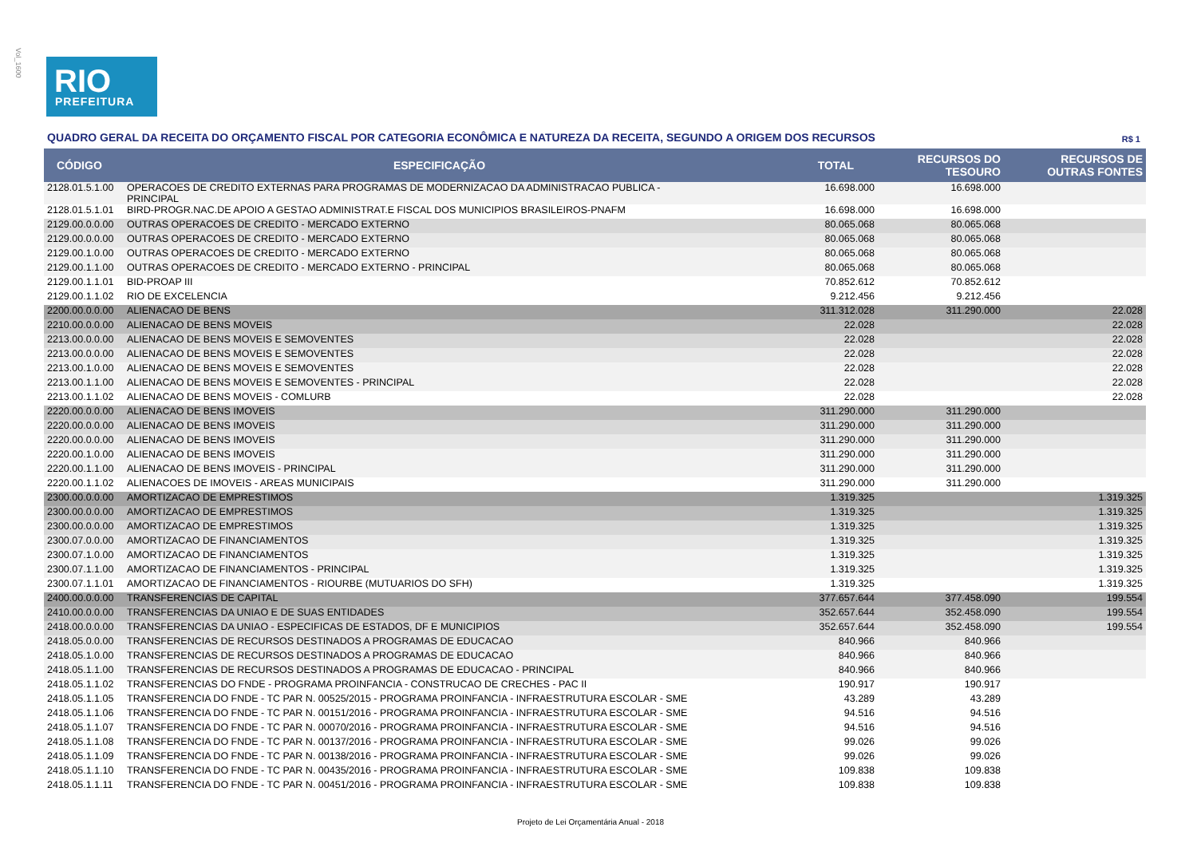Vol_1600
RIO
PREFEITURA
QUADRO GERAL DA RECEITA DO ORÇAMENTO FISCAL POR CATEGORIA ECONÔMICA E NATUREZA DA RECEITA, SEGUNDO A ORIGEM DOS RECURSOS R$ 1
| CÓDIGO | ESPECIFICAÇÃO | TOTAL | RECURSOS DO TESOURO | RECURSOS DE OUTRAS FONTES |
| --- | --- | --- | --- | --- |
| 2128.01.5.1.00 | OPERACOES DE CREDITO EXTERNAS PARA PROGRAMAS DE MODERNIZACAO DA ADMINISTRACAO PUBLICA - PRINCIPAL | 16.698.000 | 16.698.000 | |
| 2128.01.5.1.01 | BIRD-PROGR.NAC.DE APOIO A GESTAO ADMINISTRAT.E FISCAL DOS MUNICIPIOS BRASILEIROS-PNAFM | 16.698.000 | 16.698.000 | |
| 2129.00.0.0.00 | OUTRAS OPERACOES DE CREDITO - MERCADO EXTERNO | 80.065.068 | 80.065.068 | |
| 2129.00.0.0.00 | OUTRAS OPERACOES DE CREDITO - MERCADO EXTERNO | 80.065.068 | 80.065.068 | |
| 2129.00.1.0.00 | OUTRAS OPERACOES DE CREDITO - MERCADO EXTERNO | 80.065.068 | 80.065.068 | |
| 2129.00.1.1.00 | OUTRAS OPERACOES DE CREDITO - MERCADO EXTERNO - PRINCIPAL | 80.065.068 | 80.065.068 | |
| 2129.00.1.1.01 | BID-PROAP III | 70.852.612 | 70.852.612 | |
| 2129.00.1.1.02 | RIO DE EXCELENCIA | 9.212.456 | 9.212.456 | |
| 2200.00.0.0.00 | ALIENACAO DE BENS | 311.312.028 | 311.290.000 | 22.028 |
| 2210.00.0.0.00 | ALIENACAO DE BENS MOVEIS | 22.028 | | 22.028 |
| 2213.00.0.0.00 | ALIENACAO DE BENS MOVEIS E SEMOVENTES | 22.028 | | 22.028 |
| 2213.00.0.0.00 | ALIENACAO DE BENS MOVEIS E SEMOVENTES | 22.028 | | 22.028 |
| 2213.00.1.0.00 | ALIENACAO DE BENS MOVEIS E SEMOVENTES | 22.028 | | 22.028 |
| 2213.00.1.1.00 | ALIENACAO DE BENS MOVEIS E SEMOVENTES - PRINCIPAL | 22.028 | | 22.028 |
| 2213.00.1.1.02 | ALIENACAO DE BENS MOVEIS - COMLURB | 22.028 | | 22.028 |
| 2220.00.0.0.00 | ALIENACAO DE BENS IMOVEIS | 311.290.000 | 311.290.000 | |
| 2220.00.0.0.00 | ALIENACAO DE BENS IMOVEIS | 311.290.000 | 311.290.000 | |
| 2220.00.0.0.00 | ALIENACAO DE BENS IMOVEIS | 311.290.000 | 311.290.000 | |
| 2220.00.1.0.00 | ALIENACAO DE BENS IMOVEIS | 311.290.000 | 311.290.000 | |
| 2220.00.1.1.00 | ALIENACAO DE BENS IMOVEIS - PRINCIPAL | 311.290.000 | 311.290.000 | |
| 2220.00.1.1.02 | ALIENACOES DE IMOVEIS - AREAS MUNICIPAIS | 311.290.000 | 311.290.000 | |
| 2300.00.0.0.00 | AMORTIZACAO DE EMPRESTIMOS | 1.319.325 | | 1.319.325 |
| 2300.00.0.0.00 | AMORTIZACAO DE EMPRESTIMOS | 1.319.325 | | 1.319.325 |
| 2300.00.0.0.00 | AMORTIZACAO DE EMPRESTIMOS | 1.319.325 | | 1.319.325 |
| 2300.07.0.0.00 | AMORTIZACAO DE FINANCIAMENTOS | 1.319.325 | | 1.319.325 |
| 2300.07.1.0.00 | AMORTIZACAO DE FINANCIAMENTOS | 1.319.325 | | 1.319.325 |
| 2300.07.1.1.00 | AMORTIZACAO DE FINANCIAMENTOS - PRINCIPAL | 1.319.325 | | 1.319.325 |
| 2300.07.1.1.01 | AMORTIZACAO DE FINANCIAMENTOS - RIOURBE (MUTUARIOS DO SFH) | 1.319.325 | | 1.319.325 |
| 2400.00.0.0.00 | TRANSFERENCIAS DE CAPITAL | 377.657.644 | 377.458.090 | 199.554 |
| 2410.00.0.0.00 | TRANSFERENCIAS DA UNIAO E DE SUAS ENTIDADES | 352.657.644 | 352.458.090 | 199.554 |
| 2418.00.0.0.00 | TRANSFERENCIAS DA UNIAO - ESPECIFICAS DE ESTADOS, DF E MUNICIPIOS | 352.657.644 | 352.458.090 | 199.554 |
| 2418.05.0.0.00 | TRANSFERENCIAS DE RECURSOS DESTINADOS A PROGRAMAS DE EDUCACAO | 840.966 | 840.966 | |
| 2418.05.1.0.00 | TRANSFERENCIAS DE RECURSOS DESTINADOS A PROGRAMAS DE EDUCACAO | 840.966 | 840.966 | |
| 2418.05.1.1.00 | TRANSFERENCIAS DE RECURSOS DESTINADOS A PROGRAMAS DE EDUCACAO - PRINCIPAL | 840.966 | 840.966 | |
| 2418.05.1.1.02 | TRANSFERENCIAS DO FNDE - PROGRAMA PROINFANCIA - CONSTRUCAO DE CRECHES - PAC II | 190.917 | 190.917 | |
| 2418.05.1.1.05 | TRANSFERENCIA DO FNDE - TC PAR N. 00525/2015 - PROGRAMA PROINFANCIA - INFRAESTRUTURA ESCOLAR - SME | 43.289 | 43.289 | |
| 2418.05.1.1.06 | TRANSFERENCIA DO FNDE - TC PAR N. 00151/2016 - PROGRAMA PROINFANCIA - INFRAESTRUTURA ESCOLAR - SME | 94.516 | 94.516 | |
| 2418.05.1.1.07 | TRANSFERENCIA DO FNDE - TC PAR N. 00070/2016 - PROGRAMA PROINFANCIA - INFRAESTRUTURA ESCOLAR - SME | 94.516 | 94.516 | |
| 2418.05.1.1.08 | TRANSFERENCIA DO FNDE - TC PAR N. 00137/2016 - PROGRAMA PROINFANCIA - INFRAESTRUTURA ESCOLAR - SME | 99.026 | 99.026 | |
| 2418.05.1.1.09 | TRANSFERENCIA DO FNDE - TC PAR N. 00138/2016 - PROGRAMA PROINFANCIA - INFRAESTRUTURA ESCOLAR - SME | 99.026 | 99.026 | |
| 2418.05.1.1.10 | TRANSFERENCIA DO FNDE - TC PAR N. 00435/2016 - PROGRAMA PROINFANCIA - INFRAESTRUTURA ESCOLAR - SME | 109.838 | 109.838 | |
| 2418.05.1.1.11 | TRANSFERENCIA DO FNDE - TC PAR N. 00451/2016 - PROGRAMA PROINFANCIA - INFRAESTRUTURA ESCOLAR - SME | 109.838 | 109.838 | |
Projeto de Lei Orçamentária Anual - 2018